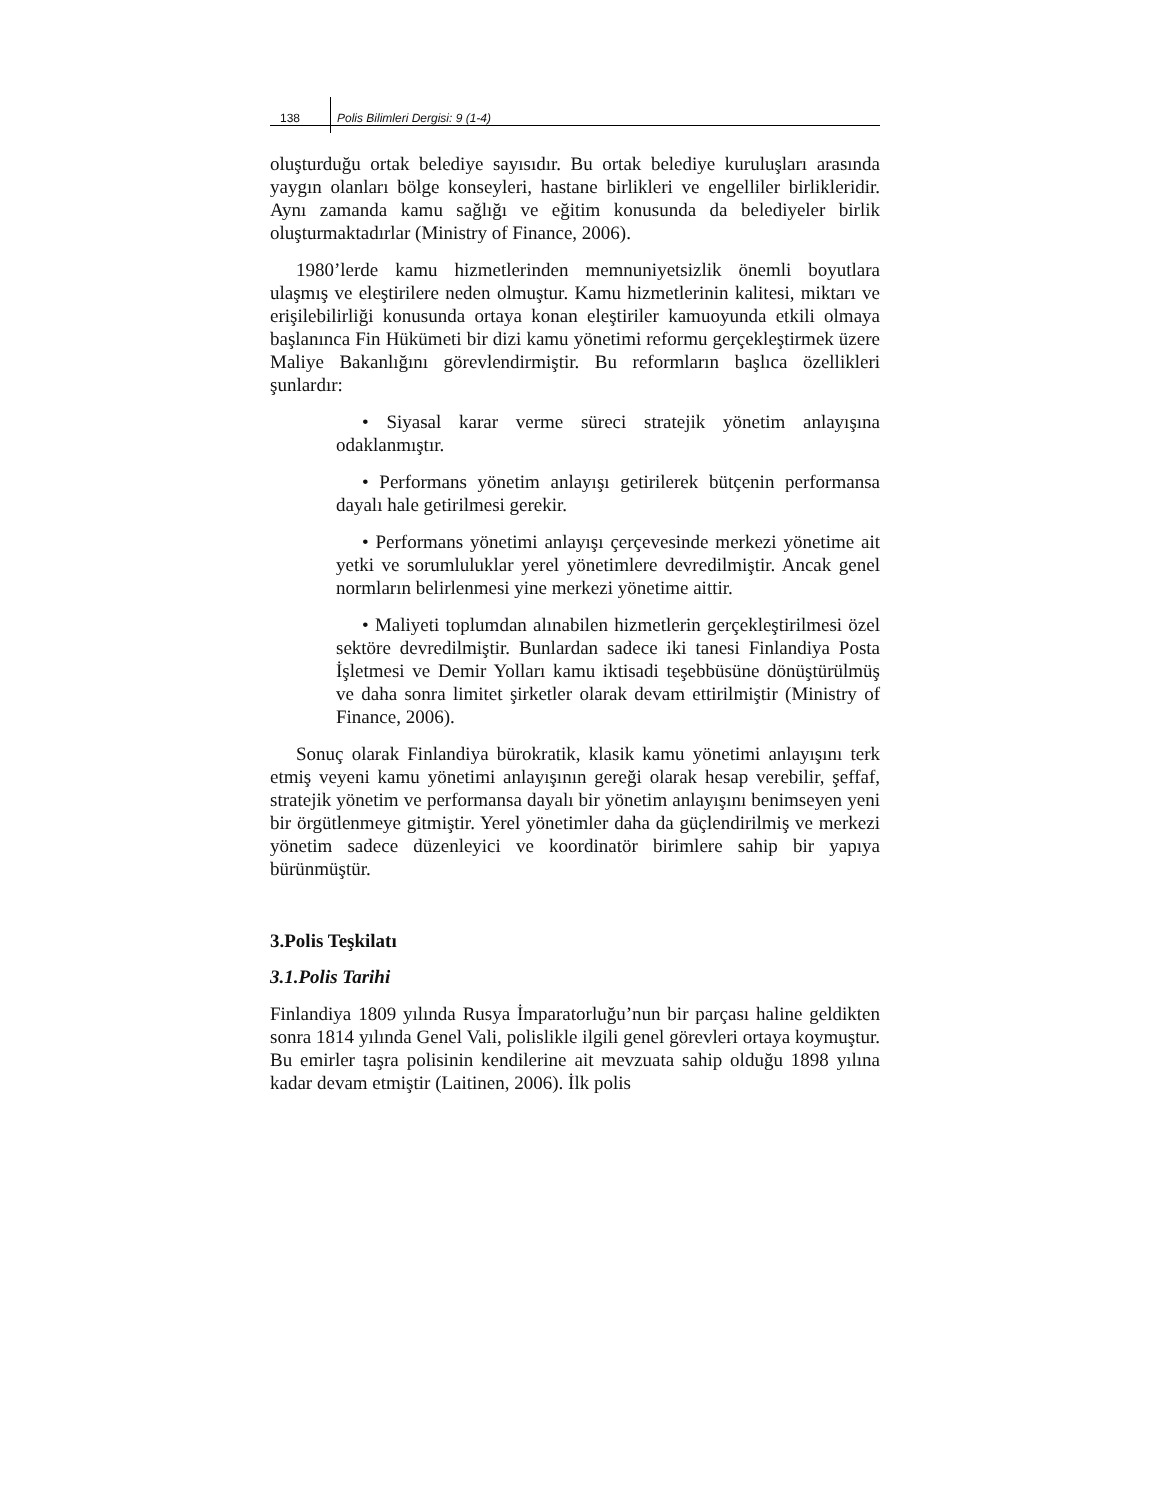138 Polis Bilimleri Dergisi: 9 (1-4)
oluşturduğu ortak belediye sayısıdır. Bu ortak belediye kuruluşları arasında yaygın olanları bölge konseyleri, hastane birlikleri ve engelliler birlikleridir. Aynı zamanda kamu sağlığı ve eğitim konusunda da belediyeler birlik oluşturmaktadırlar (Ministry of Finance, 2006).
1980’lerde kamu hizmetlerinden memnuniyetsizlik önemli boyutlara ulaşmış ve eleştirilere neden olmuştur. Kamu hizmetlerinin kalitesi, miktarı ve erişilebilirliği konusunda ortaya konan eleştiriler kamuoyunda etkili olmaya başlanınca Fin Hükümeti bir dizi kamu yönetimi reformu gerçekleştirmek üzere Maliye Bakanlığını görevlendirmiştir. Bu reformların başlıca özellikleri şunlardır:
• Siyasal karar verme süreci stratejik yönetim anlayışına odaklanmıştır.
• Performans yönetim anlayışı getirilerek bütçenin performansa dayalı hale getirilmesi gerekir.
• Performans yönetimi anlayışı çerçevesinde merkezi yönetime ait yetki ve sorumluluklar yerel yönetimlere devredilmiştir. Ancak genel normların belirlenmesi yine merkezi yönetime aittir.
• Maliyeti toplumdan alınabilen hizmetlerin gerçekleştirilmesi özel sektöre devredilmiştir. Bunlardan sadece iki tanesi Finlandiya Posta İşletmesi ve Demir Yolları kamu iktisadi teşebbüsüne dönüştürülmüş ve daha sonra limitet şirketler olarak devam ettirilmiştir (Ministry of Finance, 2006).
Sonuç olarak Finlandiya bürokratik, klasik kamu yönetimi anlayışını terk etmiş veyeni kamu yönetimi anlayışının gereği olarak hesap verebilir, şeffaf, stratejik yönetim ve performansa dayalı bir yönetim anlayışını benimseyen yeni bir örgütlenmeye gitmiştir. Yerel yönetimler daha da güçlendirilmiş ve merkezi yönetim sadece düzenleyici ve koordinatör birimlere sahip bir yapıya bürünmüştür.
3.Polis Teşkilatı
3.1.Polis Tarihi
Finlandiya 1809 yılında Rusya İmparatorluğu’nun bir parçası haline geldikten sonra 1814 yılında Genel Vali, polislikle ilgili genel görevleri ortaya koymuştur. Bu emirler taşra polisinin kendilerine ait mevzuata sahip olduğu 1898 yılına kadar devam etmiştir (Laitinen, 2006). İlk polis